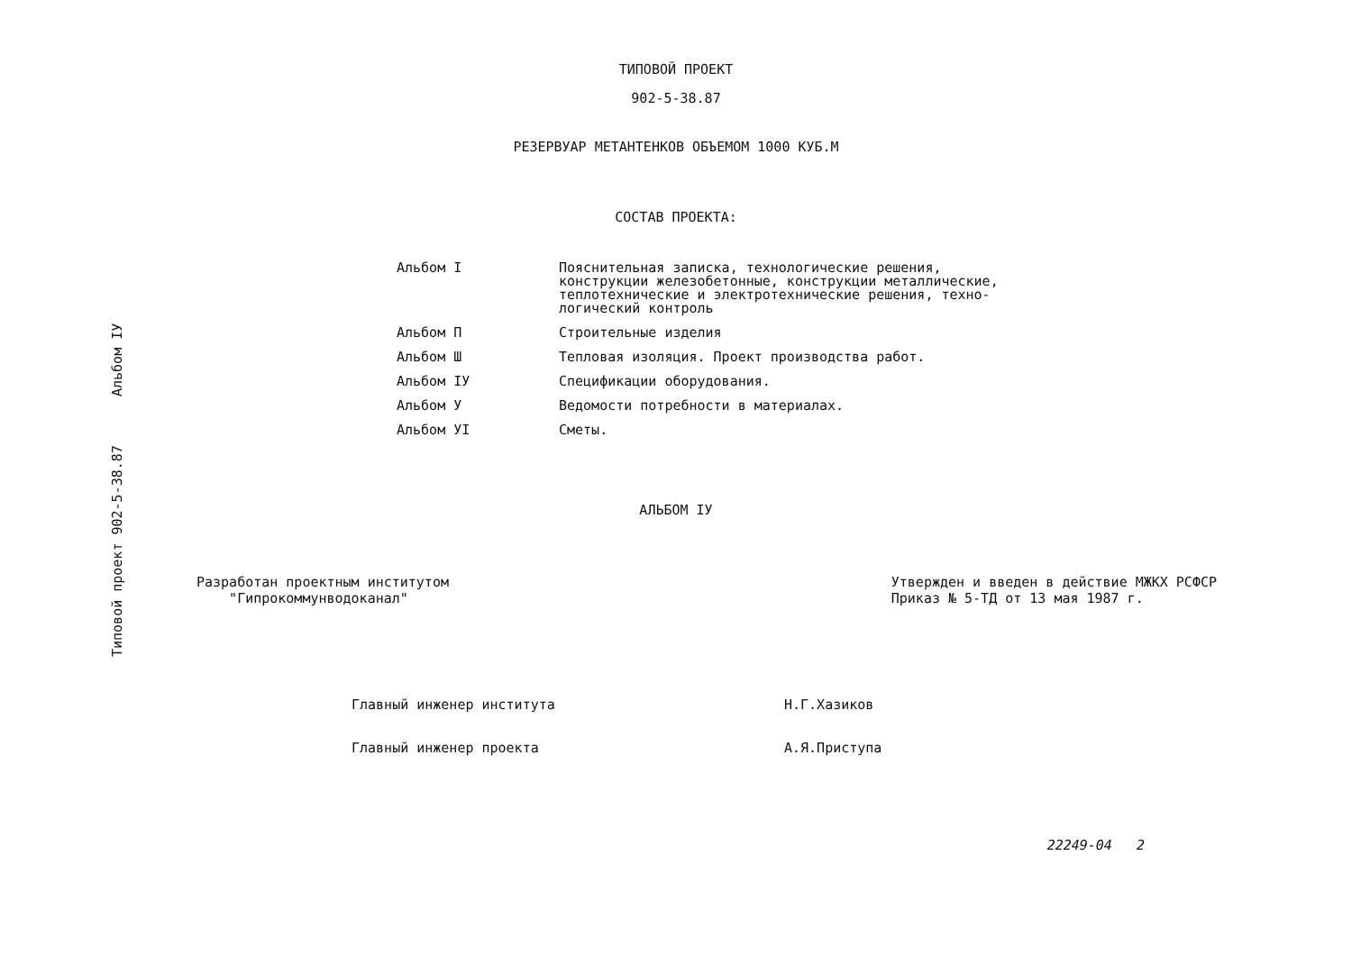Типовой проект 902-5-38.87 Альбом IУ
ТИПОВОЙ ПРОЕКТ
902-5-38.87
РЕЗЕРВУАР МЕТАНТЕНКОВ ОБЪЕМОМ 1000 КУБ.М
СОСТАВ ПРОЕКТА:
| Альбом I | Пояснительная записка, технологические решения, конструкции железобетонные, конструкции металлические, теплотехнические и электротехнические решения, техно- логический контроль |
| Альбом П | Строительные изделия |
| Альбом Ш | Тепловая изоляция. Проект производства работ. |
| Альбом IУ | Спецификации оборудования. |
| Альбом У | Ведомости потребности в материалах. |
| Альбом УI | Сметы. |
АЛЬБОМ IУ
Разработан проектным институтом
"Гипрокоммунводоканал"
Утвержден и введен в действие МЖКХ РСФСР
Приказ № 5-ТД от 13 мая 1987 г.
Главный инженер института Н.Г.Хазиков
Главный инженер проекта А.Я.Приступа
22249-04 2